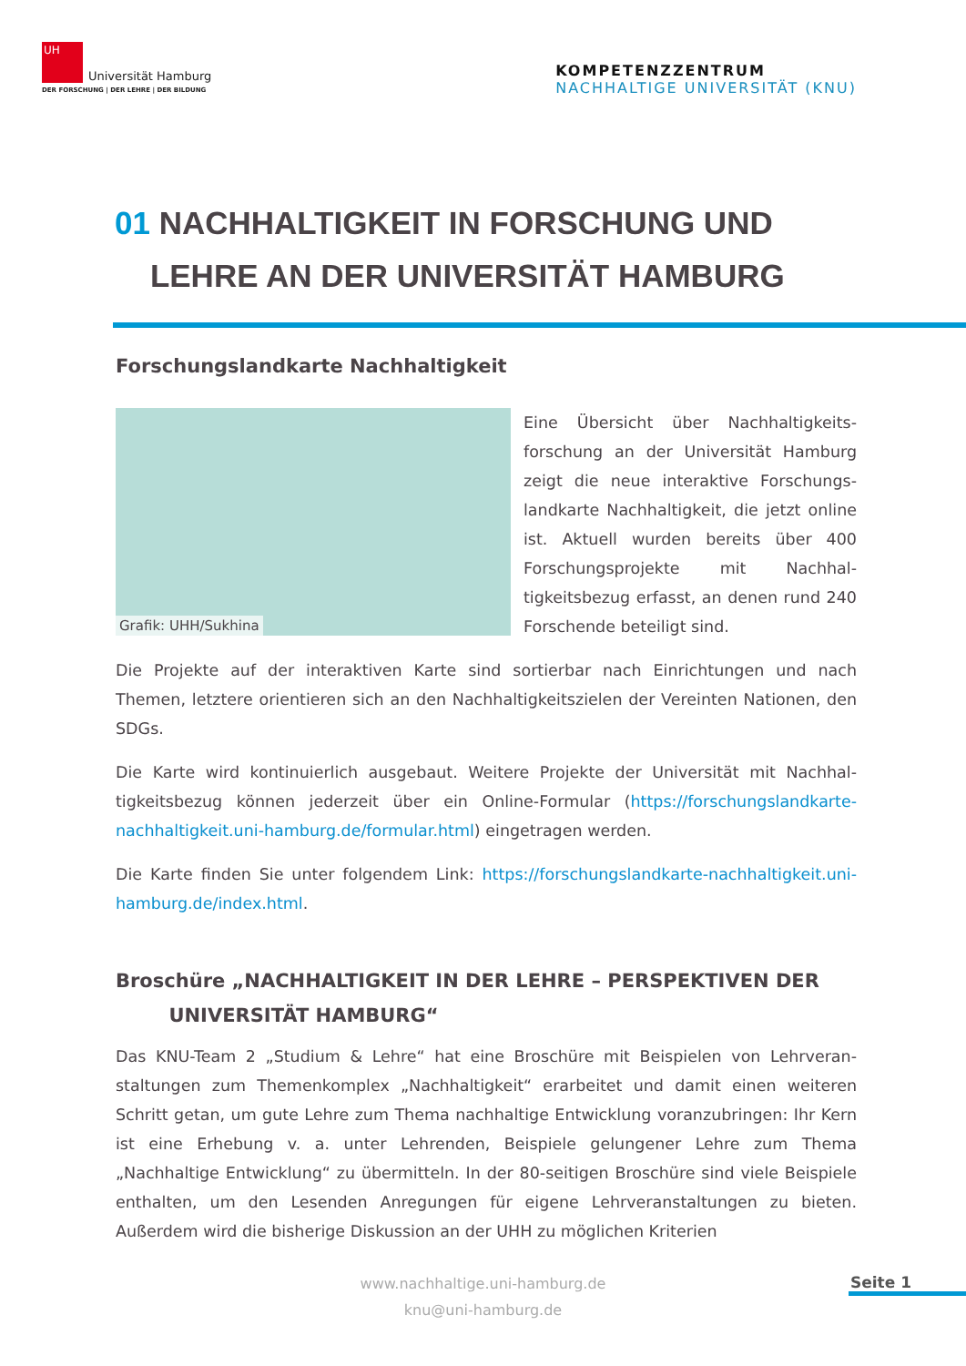UH
Universität Hamburg
DER FORSCHUNG | DER LEHRE | DER BILDUNG
KOMPETENZZENTRUM
NACHHALTIGE UNIVERSITÄT (KNU)
01 NACHHALTIGKEIT IN FORSCHUNG UND
LEHRE AN DER UNIVERSITÄT HAMBURG
Forschungslandkarte Nachhaltigkeit
Grafik: UHH/Sukhina
Eine Übersicht über Nachhaltigkeits­forschung an der Universität Hamburg zeigt die neue interaktive Forschungs­landkarte Nachhaltigkeit, die jetzt on­line ist. Aktuell wurden bereits über 400 Forschungsprojekte mit Nachhal­tigkeitsbezug erfasst, an denen rund 240 Forschende beteiligt sind.
Die Projekte auf der interaktiven Karte sind sortierbar nach Einrichtungen und nach Themen, letztere orientieren sich an den Nachhaltigkeitszielen der Vereinten Nationen, den SDGs.
Die Karte wird kontinuierlich ausgebaut. Weitere Projekte der Universität mit Nachhal­tigkeitsbezug können jederzeit über ein Online-Formular (https://forschungslandkarte-nachhaltigkeit.uni-hamburg.de/formular.html) eingetragen werden.
Die Karte finden Sie unter folgendem Link: https://forschungslandkarte-nachhaltigkeit.uni-hamburg.de/index.html.
Broschüre „NACHHALTIGKEIT IN DER LEHRE – PERSPEKTIVEN DER
UNIVERSITÄT HAMBURG“
Das KNU-Team 2 „Studium & Lehre“ hat eine Broschüre mit Beispielen von Lehrveran­staltungen zum Themenkomplex „Nachhaltigkeit“ erarbeitet und damit einen weite­ren Schritt getan, um gute Lehre zum Thema nachhaltige Entwicklung voranzubringen: Ihr Kern ist eine Erhebung v. a. unter Lehrenden, Beispiele gelungener Lehre zum The­ma „Nachhaltige Entwicklung“ zu übermitteln. In der 80-seitigen Broschüre sind viele Beispiele enthalten, um den Lesenden Anregungen für eigene Lehrveranstaltungen zu bieten. Außerdem wird die bisherige Diskussion an der UHH zu möglichen Kriterien
www.nachhaltige.uni-hamburg.de
knu@uni-hamburg.de
Seite 1